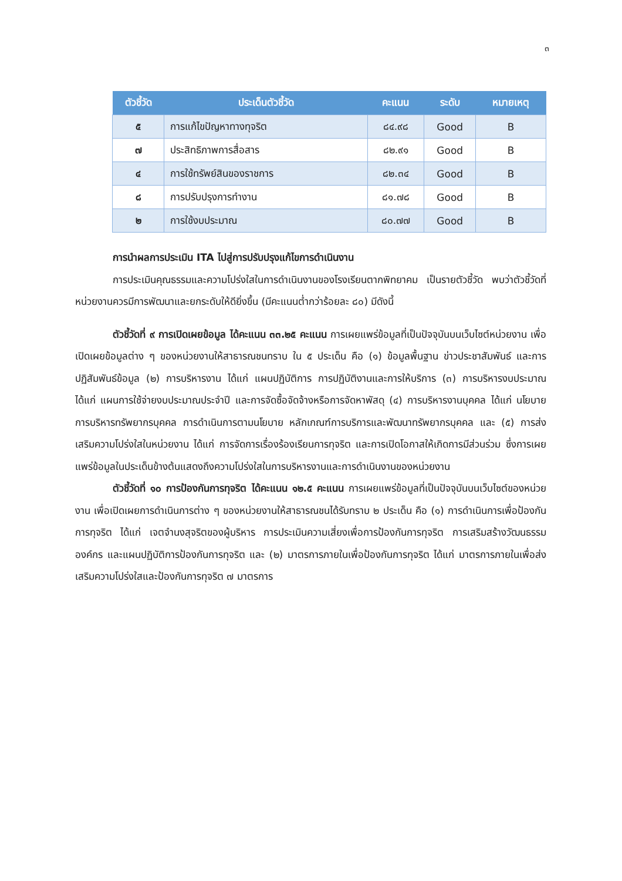๓
| ตัวชี้วัด | ประเด็นตัวชี้วัด | คะแนน | ระดับ | หมายเหตุ |
| --- | --- | --- | --- | --- |
| ๕ | การแก้ไขปัญหาทางทุจริต | ๘๔.๙๘ | Good | B |
| ๗ | ประสิทธิภาพการสื่อสาร | ๘๒.๙๑ | Good | B |
| ๔ | การใช้ทรัพย์สินของราชการ | ๘๒.๓๔ | Good | B |
| ๘ | การปรับปรุงการทำงาน | ๘๑.๗๘ | Good | B |
| ๒ | การใช้งบประมาณ | ๘๐.๗๗ | Good | B |
การนำผลการประเมิน ITA ไปสู่การปรับปรุงแก้ไขการดำเนินงาน
การประเมินคุณธรรมและความโปร่งใสในการดำเนินงานของโรงเรียนตากพิทยาคม เป็นรายตัวชี้วัด พบว่าตัวชี้วัดที่หน่วยงานควรมีการพัฒนาและยกระดับให้ดียิ่งขึ้น (มีคะแนนต่ำกว่าร้อยละ ๘๐) มีดังนี้
ตัวชี้วัดที่ ๙ การเปิดเผยข้อมูล ได้คะแนน ๓๓.๒๕ คะแนน การเผยแพร่ข้อมูลที่เป็นปัจจุบันบนเว็บไซต์หน่วยงาน เพื่อเปิดเผยข้อมูลต่าง ๆ ของหน่วยงานให้สาธารณชนทราบ ใน ๕ ประเด็น คือ (๑) ข้อมูลพื้นฐาน ข่าวประชาสัมพันธ์ และการปฏิสัมพันธ์ข้อมูล (๒) การบริหารงาน ได้แก่ แผนปฏิบัติการ การปฏิบัติงานและการให้บริการ (๓) การบริหารงบประมาณ ได้แก่ แผนการใช้จ่ายงบประมาณประจำปี และการจัดซื้อจัดจ้างหรือการจัดหาพัสดุ (๔) การบริหารงานบุคคล ได้แก่ นโยบายการบริหารทรัพยากรบุคคล การดำเนินการตามนโยบาย หลักเกณฑ์การบริการและพัฒนาทรัพยากรบุคคล และ (๕) การส่งเสริมความโปร่งใสในหน่วยงาน ได้แก่ การจัดการเรื่องร้องเรียนการทุจริต และการเปิดโอกาสให้เกิดการมีส่วนร่วม ซึ่งการเผยแพร่ข้อมูลในประเด็นข้างต้นแสดงถึงความโปร่งใสในการบริหารงานและการดำเนินงานของหน่วยงาน
ตัวชี้วัดที่ ๑๐ การป้องกันการทุจริต ได้คะแนน ๑๒.๕ คะแนน การเผยแพร่ข้อมูลที่เป็นปัจจุบันบนเว็บไซต์ของหน่วยงาน เพื่อเปิดเผยการดำเนินการต่าง ๆ ของหน่วยงานให้สาธารณชนได้รับทราบ ๒ ประเด็น คือ (๑) การดำเนินการเพื่อป้องกันการทุจริต ได้แก่ เจตจำนงสุจริตของผู้บริหาร การประเมินความเสี่ยงเพื่อการป้องกันการทุจริต การเสริมสร้างวัฒนธรรมองค์กร และแผนปฏิบัติการป้องกันการทุจริต และ (๒) มาตรการภายในเพื่อป้องกันการทุจริต ได้แก่ มาตรการภายในเพื่อส่งเสริมความโปร่งใสและป้องกันการทุจริต ๗ มาตรการ